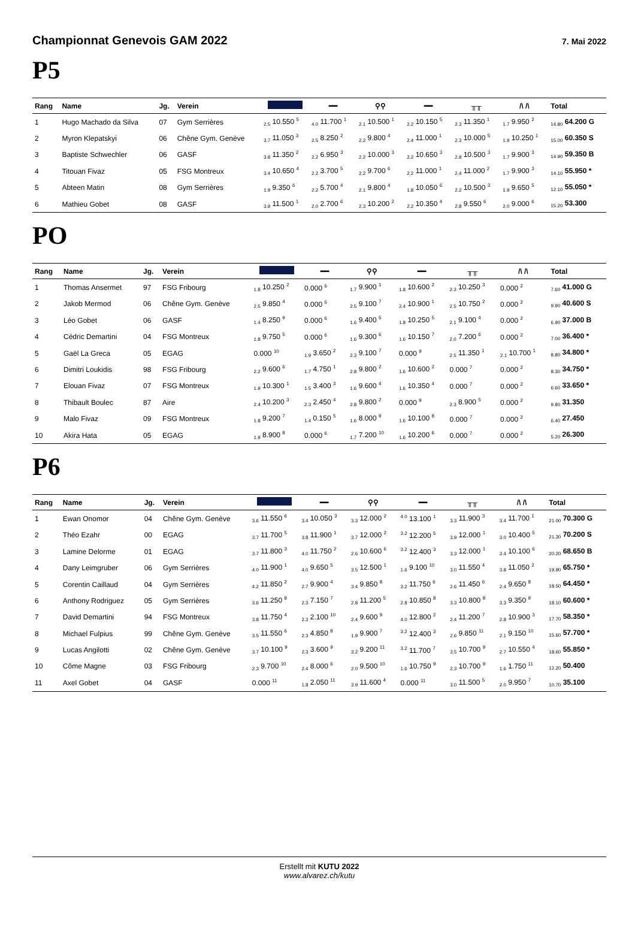Championnat Genevois GAM 2022 7. Mai 2022
P5
| Rang | Name | Jg. | Verein | | ━━ | ⚲⚲ | ━━ | ╥╥ | /\ /\ | Total |
| --- | --- | --- | --- | --- | --- | --- | --- | --- | --- | --- |
| 1 | Hugo Machado da Silva | 07 | Gym Serrières | <sub>2.5</sub> 10.550 <sup>5</sup> | <sub>4.0</sub> 11.700 <sup>1</sup> | <sub>2.1</sub> 10.500 <sup>1</sup> | <sub>2.2</sub> 10.150 <sup>5</sup> | <sub>2.3</sub> 11.350 <sup>1</sup> | <sub>1.7</sub> 9.950 <sup>2</sup> | <sub>14.80</sub> 64.200 G |
| 2 | Myron Klepatskyi | 06 | Chêne Gym. Genève | <sub>3.7</sub> 11.050 <sup>3</sup> | <sub>2.5</sub> 8.250 <sup>2</sup> | <sub>2.2</sub> 9.800 <sup>4</sup> | <sub>2.4</sub> 11.000 <sup>1</sup> | <sub>2.3</sub> 10.000 <sup>5</sup> | <sub>1.9</sub> 10.250 <sup>1</sup> | <sub>15.00</sub> 60.350 S |
| 3 | Baptiste Schwechler | 06 | GASF | <sub>3.8</sub> 11.350 <sup>2</sup> | <sub>2.2</sub> 6.950 <sup>3</sup> | <sub>2.2</sub> 10.000 <sup>3</sup> | <sub>2.2</sub> 10.650 <sup>3</sup> | <sub>2.8</sub> 10.500 <sup>3</sup> | <sub>1.7</sub> 9.900 <sup>3</sup> | <sub>14.90</sub> 59.350 B |
| 4 | Titouan Fivaz | 05 | FSG Montreux | <sub>3.4</sub> 10.650 <sup>4</sup> | <sub>2.2</sub> 3.700 <sup>5</sup> | <sub>2.2</sub> 9.700 <sup>6</sup> | <sub>2.2</sub> 11.000 <sup>1</sup> | <sub>2.4</sub> 11.000 <sup>2</sup> | <sub>1.7</sub> 9.900 <sup>3</sup> | <sub>14.10</sub> 55.950 * |
| 5 | Abteen Matin | 08 | Gym Serrières | <sub>1.9</sub> 9.350 <sup>6</sup> | <sub>2.2</sub> 5.700 <sup>4</sup> | <sub>2.1</sub> 9.800 <sup>4</sup> | <sub>1.8</sub> 10.050 <sup>6</sup> | <sub>2.2</sub> 10.500 <sup>3</sup> | <sub>1.9</sub> 9.650 <sup>5</sup> | <sub>12.10</sub> 55.050 * |
| 6 | Mathieu Gobet | 08 | GASF | <sub>3.9</sub> 11.500 <sup>1</sup> | <sub>2.0</sub> 2.700 <sup>6</sup> | <sub>2.3</sub> 10.200 <sup>2</sup> | <sub>2.2</sub> 10.350 <sup>4</sup> | <sub>2.8</sub> 9.550 <sup>6</sup> | <sub>2.0</sub> 9.000 <sup>6</sup> | <sub>15.20</sub> 53.300 |
PO
| Rang | Name | Jg. | Verein | | ━━ | ⚲⚲ | ━━ | ╥╥ | /\ /\ | Total |
| --- | --- | --- | --- | --- | --- | --- | --- | --- | --- | --- |
| 1 | Thomas Ansermet | 97 | FSG Fribourg | <sub>1.8</sub> 10.250 <sup>2</sup> | 0.000 <sup>6</sup> | <sub>1.7</sub> 9.900 <sup>1</sup> | <sub>1.8</sub> 10.600 <sup>2</sup> | <sub>2.3</sub> 10.250 <sup>3</sup> | 0.000 <sup>2</sup> | <sub>7.60</sub> 41.000 G |
| 2 | Jakob Mermod | 06 | Chêne Gym. Genève | <sub>2.5</sub> 9.850 <sup>4</sup> | 0.000 <sup>6</sup> | <sub>2.5</sub> 9.100 <sup>7</sup> | <sub>2.4</sub> 10.900 <sup>1</sup> | <sub>2.5</sub> 10.750 <sup>2</sup> | 0.000 <sup>2</sup> | <sub>9.90</sub> 40.600 S |
| 3 | Léo Gobet | 06 | GASF | <sub>1.4</sub> 8.250 <sup>9</sup> | 0.000 <sup>6</sup> | <sub>1.6</sub> 9.400 <sup>5</sup> | <sub>1.8</sub> 10.250 <sup>5</sup> | <sub>2.1</sub> 9.100 <sup>4</sup> | 0.000 <sup>2</sup> | <sub>6.90</sub> 37.000 B |
| 4 | Cédric Demartini | 04 | FSG Montreux | <sub>1.8</sub> 9.750 <sup>5</sup> | 0.000 <sup>6</sup> | <sub>1.6</sub> 9.300 <sup>6</sup> | <sub>1.6</sub> 10.150 <sup>7</sup> | <sub>2.0</sub> 7.200 <sup>6</sup> | 0.000 <sup>2</sup> | <sub>7.00</sub> 36.400 * |
| 5 | Gaël La Greca | 05 | EGAG | 0.000 <sup>10</sup> | <sub>1.9</sub> 3.650 <sup>2</sup> | <sub>2.3</sub> 9.100 <sup>7</sup> | 0.000 <sup>9</sup> | <sub>2.5</sub> 11.350 <sup>1</sup> | <sub>2.1</sub> 10.700 <sup>1</sup> | <sub>8.80</sub> 34.800 * |
| 6 | Dimitri Loukidis | 98 | FSG Fribourg | <sub>2.2</sub> 9.600 <sup>6</sup> | <sub>1.7</sub> 4.750 <sup>1</sup> | <sub>2.8</sub> 9.800 <sup>2</sup> | <sub>1.6</sub> 10.600 <sup>2</sup> | 0.000 <sup>7</sup> | 0.000 <sup>2</sup> | <sub>8.30</sub> 34.750 * |
| 7 | Elouan Fivaz | 07 | FSG Montreux | <sub>1.9</sub> 10.300 <sup>1</sup> | <sub>1.5</sub> 3.400 <sup>3</sup> | <sub>1.6</sub> 9.600 <sup>4</sup> | <sub>1.6</sub> 10.350 <sup>4</sup> | 0.000 <sup>7</sup> | 0.000 <sup>2</sup> | <sub>6.60</sub> 33.650 * |
| 8 | Thibault Boulec | 87 | Aire | <sub>2.4</sub> 10.200 <sup>3</sup> | <sub>2.3</sub> 2.450 <sup>4</sup> | <sub>2.8</sub> 9.800 <sup>2</sup> | 0.000 <sup>9</sup> | <sub>2.3</sub> 8.900 <sup>5</sup> | 0.000 <sup>2</sup> | <sub>9.80</sub> 31.350 |
| 9 | Malo Fivaz | 09 | FSG Montreux | <sub>1.8</sub> 9.200 <sup>7</sup> | <sub>1.4</sub> 0.150 <sup>5</sup> | <sub>1.6</sub> 8.000 <sup>9</sup> | <sub>1.6</sub> 10.100 <sup>8</sup> | 0.000 <sup>7</sup> | 0.000 <sup>2</sup> | <sub>6.40</sub> 27.450 |
| 10 | Akira Hata | 05 | EGAG | <sub>1.9</sub> 8.900 <sup>8</sup> | 0.000 <sup>6</sup> | <sub>1.7</sub> 7.200 <sup>10</sup> | <sub>1.6</sub> 10.200 <sup>6</sup> | 0.000 <sup>7</sup> | 0.000 <sup>2</sup> | <sub>5.20</sub> 26.300 |
P6
| Rang | Name | Jg. | Verein | | ━━ | ⚲⚲ | ━━ | ╥╥ | /\ /\ | Total |
| --- | --- | --- | --- | --- | --- | --- | --- | --- | --- | --- |
| 1 | Ewan Onomor | 04 | Chêne Gym. Genève | <sub>3.6</sub> 11.550 <sup>6</sup> | <sub>3.4</sub> 10.050 <sup>3</sup> | <sub>3.3</sub> 12.000 <sup>2</sup> | <sup>4.0</sup> 13.100 <sup>1</sup> | <sub>3.3</sub> 11.900 <sup>3</sup> | <sub>3.4</sub> 11.700 <sup>1</sup> | <sub>21.00</sub> 70.300 G |
| 2 | Théo Ezahr | 00 | EGAG | <sub>3.7</sub> 11.700 <sup>5</sup> | <sub>3.8</sub> 11.900 <sup>1</sup> | <sub>3.7</sub> 12.000 <sup>2</sup> | <sup>3.2</sup> 12.200 <sup>5</sup> | <sub>3.9</sub> 12.000 <sup>1</sup> | <sub>3.0</sub> 10.400 <sup>5</sup> | <sub>21.30</sub> 70.200 S |
| 3 | Lamine Delorme | 01 | EGAG | <sub>3.7</sub> 11.800 <sup>3</sup> | <sub>4.0</sub> 11.750 <sup>2</sup> | <sub>2.6</sub> 10.600 <sup>6</sup> | <sup>3.2</sup> 12.400 <sup>3</sup> | <sub>3.3</sub> 12.000 <sup>1</sup> | <sub>3.4</sub> 10.100 <sup>6</sup> | <sub>20.20</sub> 68.650 B |
| 4 | Dany Leimgruber | 06 | Gym Serrières | <sub>4.0</sub> 11.900 <sup>1</sup> | <sub>4.0</sub> 9.650 <sup>5</sup> | <sub>3.5</sub> 12.500 <sup>1</sup> | <sub>1.6</sub> 9.100 <sup>10</sup> | <sub>3.0</sub> 11.550 <sup>4</sup> | <sub>3.8</sub> 11.050 <sup>2</sup> | <sub>19.90</sub> 65.750 * |
| 5 | Corentin Caillaud | 04 | Gym Serrières | <sub>4.2</sub> 11.850 <sup>2</sup> | <sub>2.7</sub> 9.900 <sup>4</sup> | <sub>3.4</sub> 9.850 <sup>8</sup> | <sub>3.2</sub> 11.750 <sup>6</sup> | <sub>2.6</sub> 11.450 <sup>6</sup> | <sub>2.4</sub> 9.650 <sup>8</sup> | <sub>18.50</sub> 64.450 * |
| 6 | Anthony Rodriguez | 05 | Gym Serrières | <sub>3.6</sub> 11.250 <sup>8</sup> | <sub>2.3</sub> 7.150 <sup>7</sup> | <sub>2.8</sub> 11.200 <sup>5</sup> | <sub>2.8</sub> 10.850 <sup>8</sup> | <sub>3.3</sub> 10.800 <sup>8</sup> | <sub>3.3</sub> 9.350 <sup>9</sup> | <sub>18.10</sub> 60.600 * |
| 7 | David Demartini | 94 | FSG Montreux | <sub>3.8</sub> 11.750 <sup>4</sup> | <sub>2.3</sub> 2.100 <sup>10</sup> | <sub>2.4</sub> 9.600 <sup>9</sup> | <sub>4.0</sub> 12.800 <sup>2</sup> | <sub>2.4</sub> 11.200 <sup>7</sup> | <sub>2.8</sub> 10.900 <sup>3</sup> | <sub>17.70</sub> 58.350 * |
| 8 | Michael Fulpius | 99 | Chêne Gym. Genève | <sub>3.5</sub> 11.550 <sup>6</sup> | <sub>2.3</sub> 4.850 <sup>8</sup> | <sub>1.9</sub> 9.900 <sup>7</sup> | <sup>3.2</sup> 12.400 <sup>3</sup> | <sub>2.6</sub> 9.850 <sup>11</sup> | <sub>2.1</sub> 9.150 <sup>10</sup> | <sub>15.60</sub> 57.700 * |
| 9 | Lucas Angilotti | 02 | Chêne Gym. Genève | <sub>3.7</sub> 10.100 <sup>9</sup> | <sub>2.3</sub> 3.600 <sup>9</sup> | <sub>3.2</sub> 9.200 <sup>11</sup> | <sup>3.2</sup> 11.700 <sup>7</sup> | <sub>3.5</sub> 10.700 <sup>9</sup> | <sub>2.7</sub> 10.550 <sup>4</sup> | <sub>18.60</sub> 55.850 * |
| 10 | Côme Magne | 03 | FSG Fribourg | <sub>2.3</sub> 9.700 <sup>10</sup> | <sub>2.4</sub> 8.000 <sup>6</sup> | <sub>2.0</sub> 9.500 <sup>10</sup> | <sub>1.6</sub> 10.750 <sup>9</sup> | <sub>2.3</sub> 10.700 <sup>9</sup> | <sub>1.6</sub> 1.750 <sup>11</sup> | <sub>12.20</sub> 50.400 |
| 11 | Axel Gobet | 04 | GASF | 0.000 <sup>11</sup> | <sub>1.8</sub> 2.050 <sup>11</sup> | <sub>3.9</sub> 11.600 <sup>4</sup> | 0.000 <sup>11</sup> | <sub>3.0</sub> 11.500 <sup>5</sup> | <sub>2.0</sub> 9.950 <sup>7</sup> | <sub>10.70</sub> 35.100 |
Erstellt mit KUTU 2022
www.alvarez.ch/kutu